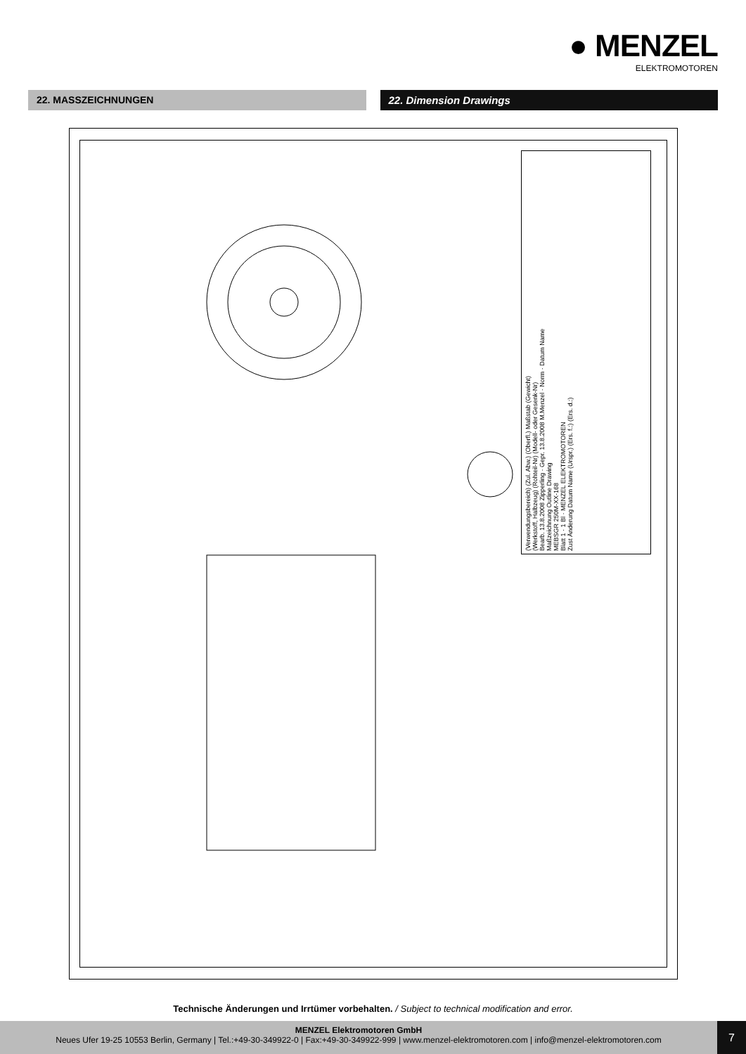● MENZEL
ELEKTROMOTOREN
22. MASSZEICHNUNGEN 22. Dimension Drawings
(Verwendungsbereich) (Zul. Abw.) (Oberfl.) Maßstab (Gewicht)
(Werkstoff, Halbzeug) (Rohteil-Nr) (Modell- oder Gesenk-Nr)
Bearb. 13.8.2008 Zipperling · Gepr. 13.8.2008 M.Menzel · Norm · Datum Name
Maßzeichnung Outline Drawing
MEBSGR 250M-XX-168
Blatt 1 · 1 Bl · MENZEL ELEKTROMOTOREN
Zust Änderung Datum Name (Urspr.) (Ers. f.:) (Ers. d.:)
Technische Änderungen und Irrtümer vorbehalten. / Subject to technical modification and error.
MENZEL Elektromotoren GmbH
Neues Ufer 19-25 10553 Berlin, Germany | Tel.:+49-30-349922-0 | Fax:+49-30-349922-999 | www.menzel-elektromotoren.com | info@menzel-elektromotoren.com
7